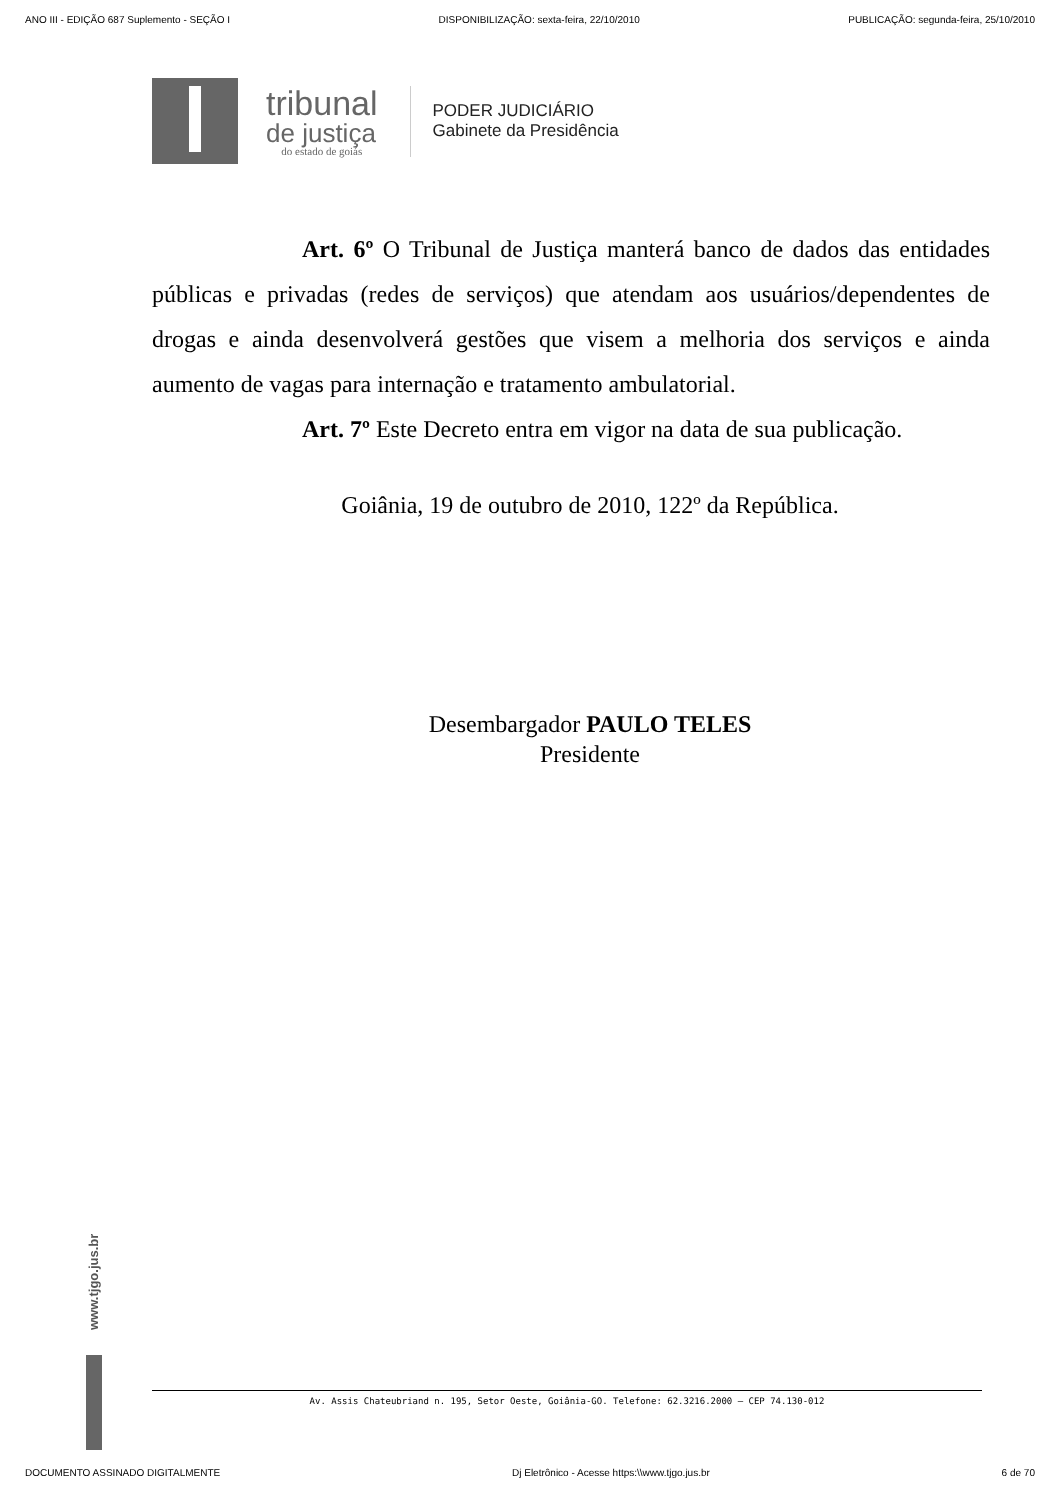ANO III - EDIÇÃO 687 Suplemento - SEÇÃO I DISPONIBILIZAÇÃO: sexta-feira, 22/10/2010 PUBLICAÇÃO: segunda-feira, 25/10/2010
tribunal
de justiça
do estado de goiás
PODER JUDICIÁRIO
Gabinete da Presidência
Art. 6º O Tribunal de Justiça manterá banco de dados das entidades públicas e privadas (redes de serviços) que atendam aos usuários/dependentes de drogas e ainda desenvolverá gestões que visem a melhoria dos serviços e ainda aumento de vagas para internação e tratamento ambulatorial.
Art. 7º Este Decreto entra em vigor na data de sua publicação.
Goiânia, 19 de outubro de 2010, 122º da República.
Desembargador PAULO TELES
Presidente
www.tjgo.jus.br
Av. Assis Chateubriand n. 195, Setor Oeste, Goiânia-GO. Telefone: 62.3216.2000 – CEP 74.130-012
DOCUMENTO ASSINADO DIGITALMENTE Dj Eletrônico - Acesse https:\\www.tjgo.jus.br 6 de 70